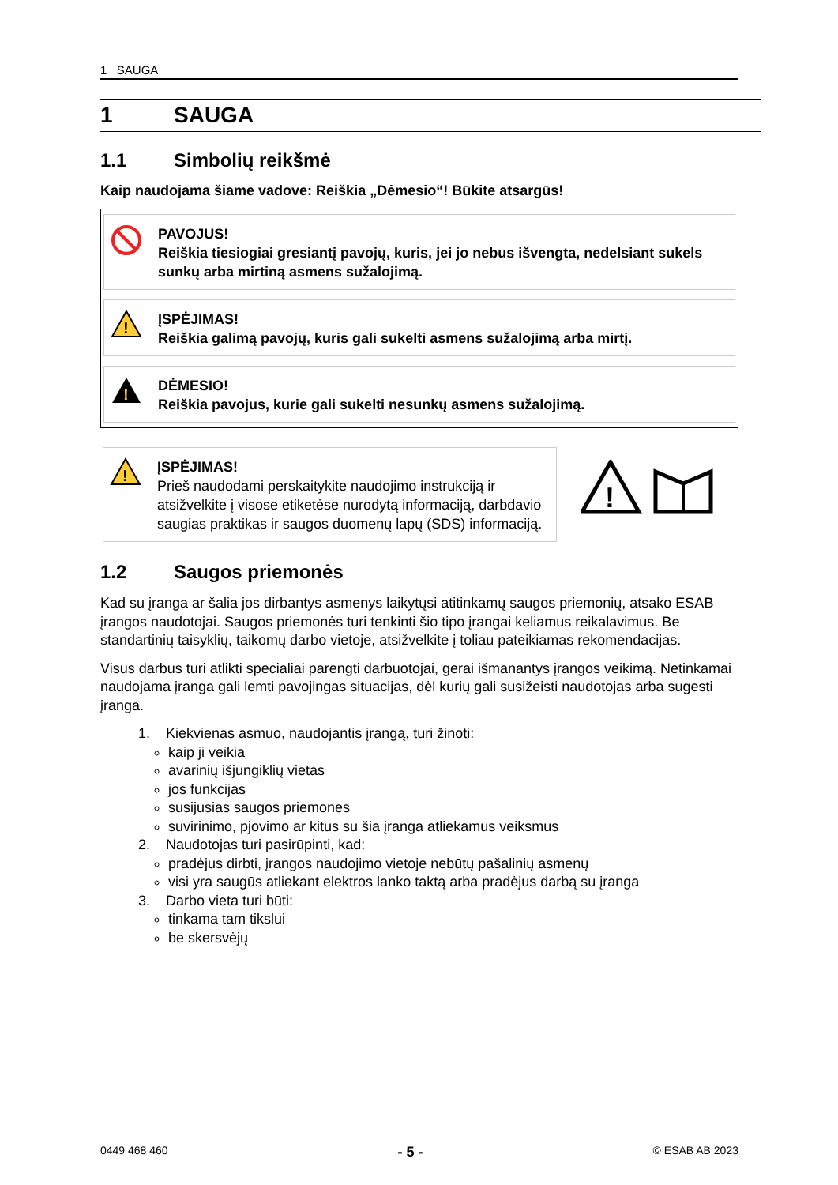1 SAUGA
1 SAUGA
1.1 Simbolių reikšmė
Kaip naudojama šiame vadove: Reiškia „Dėmesio“! Būkite atsargūs!
PAVOJUS!
Reiškia tiesiogiai gresiantį pavojų, kuris, jei jo nebus išvengta, nedelsiant sukels sunkų arba mirtiną asmens sužalojimą.
!
ĮSPĖJIMAS!
Reiškia galimą pavojų, kuris gali sukelti asmens sužalojimą arba mirtį.
!
DĖMESIO!
Reiškia pavojus, kurie gali sukelti nesunkų asmens sužalojimą.
!
ĮSPĖJIMAS!
Prieš naudodami perskaitykite naudojimo instrukciją ir atsižvelkite į visose etiketėse nurodytą informaciją, darbdavio saugias praktikas ir saugos duomenų lapų (SDS) informaciją.
!
1.2 Saugos priemonės
Kad su įranga ar šalia jos dirbantys asmenys laikytųsi atitinkamų saugos priemonių, atsako ESAB įrangos naudotojai. Saugos priemonės turi tenkinti šio tipo įrangai keliamus reikalavimus. Be standartinių taisyklių, taikomų darbo vietoje, atsižvelkite į toliau pateikiamas rekomendacijas.
Visus darbus turi atlikti specialiai parengti darbuotojai, gerai išmanantys įrangos veikimą. Netinkamai naudojama įranga gali lemti pavojingas situacijas, dėl kurių gali susižeisti naudotojas arba sugesti įranga.
1. Kiekvienas asmuo, naudojantis įrangą, turi žinoti:
kaip ji veikia
avarinių išjungiklių vietas
jos funkcijas
susijusias saugos priemones
suvirinimo, pjovimo ar kitus su šia įranga atliekamus veiksmus
2. Naudotojas turi pasirūpinti, kad:
pradėjus dirbti, įrangos naudojimo vietoje nebūtų pašalinių asmenų
visi yra saugūs atliekant elektros lanko taktą arba pradėjus darbą su įranga
3. Darbo vieta turi būti:
tinkama tam tikslui
be skersvėjų
0449 468 460 - 5 - © ESAB AB 2023